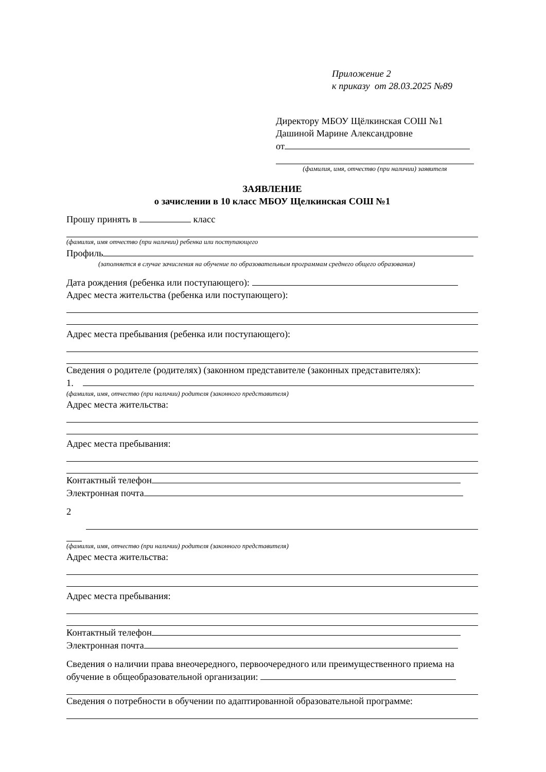Приложение 2
к приказу от 28.03.2025 №89
Директору МБОУ Щёлкинская СОШ №1
Дашиной Марине Александровне
от
(фамилия, имя, отчество (при наличии) заявителя
ЗАЯВЛЕНИЕ
о зачислении в 10 класс МБОУ Щелкинская СОШ №1
Прошу принять в класс
(фамилия, имя отчество (при наличии) ребенка или поступающего
Профиль
(заполняется в случае зачисления на обучение по образовательным программам среднего общего образования)
Дата рождения (ребенка или поступающего):
Адрес места жительства (ребенка или поступающего):
Адрес места пребывания (ребенка или поступающего):
Сведения о родителе (родителях) (законном представителе (законных представителях):
1.
(фамилия, имя, отчество (при наличии) родителя (законного представителя)
Адрес места жительства:
Адрес места пребывания:
Контактный телефон
Электронная почта
2
(фамилия, имя, отчество (при наличии) родителя (законного представителя)
Адрес места жительства:
Адрес места пребывания:
Контактный телефон
Электронная почта
Сведения о наличии права внеочередного, первоочередного или преимущественного приема на обучение в общеобразовательной организации:
Сведения о потребности в обучении по адаптированной образовательной программе: